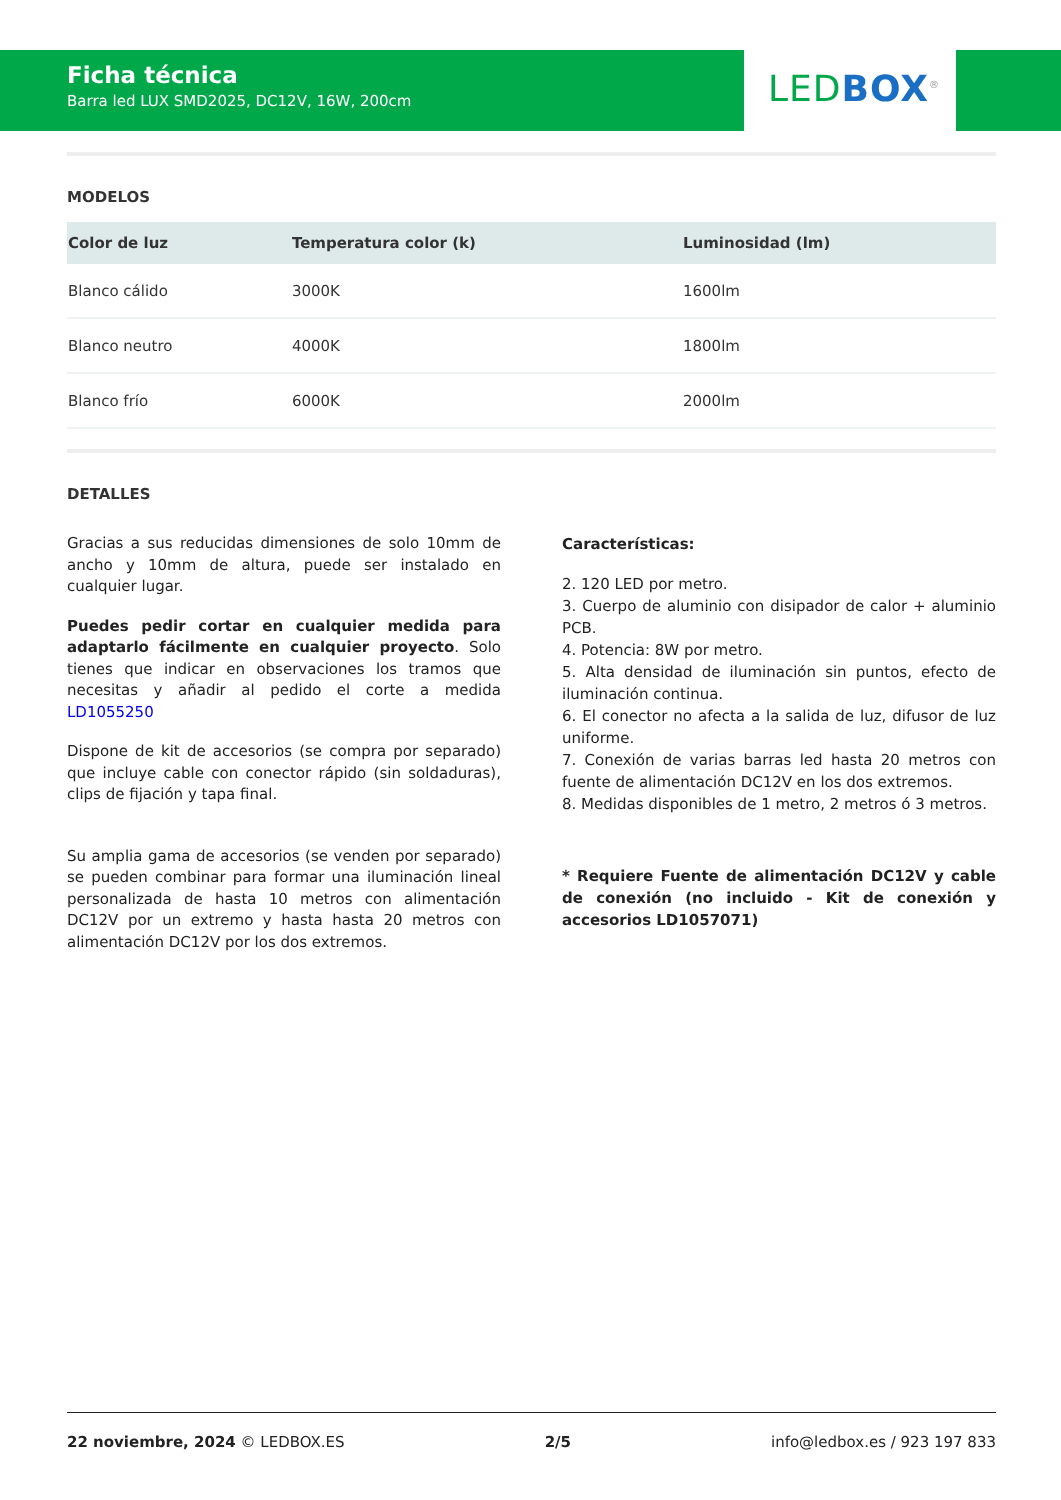Ficha técnica
Barra led LUX SMD2025, DC12V, 16W, 200cm
LED BOX<sup>®</sup>
MODELOS
| Color de luz | Temperatura color (k) | Luminosidad (lm) |
| --- | --- | --- |
| Blanco cálido | 3000K | 1600lm |
| Blanco neutro | 4000K | 1800lm |
| Blanco frío | 6000K | 2000lm |
DETALLES
Gracias a sus reducidas dimensiones de solo 10mm de ancho y 10mm de altura, puede ser instalado en cualquier lugar.
Puedes pedir cortar en cualquier medida para adaptarlo fácilmente en cualquier proyecto. Solo tienes que indicar en observaciones los tramos que necesitas y añadir al pedido el corte a medida LD1055250
Dispone de kit de accesorios (se compra por separado) que incluye cable con conector rápido (sin soldaduras), clips de fijación y tapa final.
Su amplia gama de accesorios (se venden por separado) se pueden combinar para formar una iluminación lineal personalizada de hasta 10 metros con alimentación DC12V por un extremo y hasta hasta 20 metros con alimentación DC12V por los dos extremos.
Características:
2. 120 LED por metro.
3. Cuerpo de aluminio con disipador de calor + aluminio PCB.
4. Potencia: 8W por metro.
5. Alta densidad de iluminación sin puntos, efecto de iluminación continua.
6. El conector no afecta a la salida de luz, difusor de luz uniforme.
7. Conexión de varias barras led hasta 20 metros con fuente de alimentación DC12V en los dos extremos.
8. Medidas disponibles de 1 metro, 2 metros ó 3 metros.
* Requiere Fuente de alimentación DC12V y cable de conexión (no incluido - Kit de conexión y accesorios LD1057071)
22 noviembre, 2024 © LEDBOX.ES 2/5 info@ledbox.es / 923 197 833